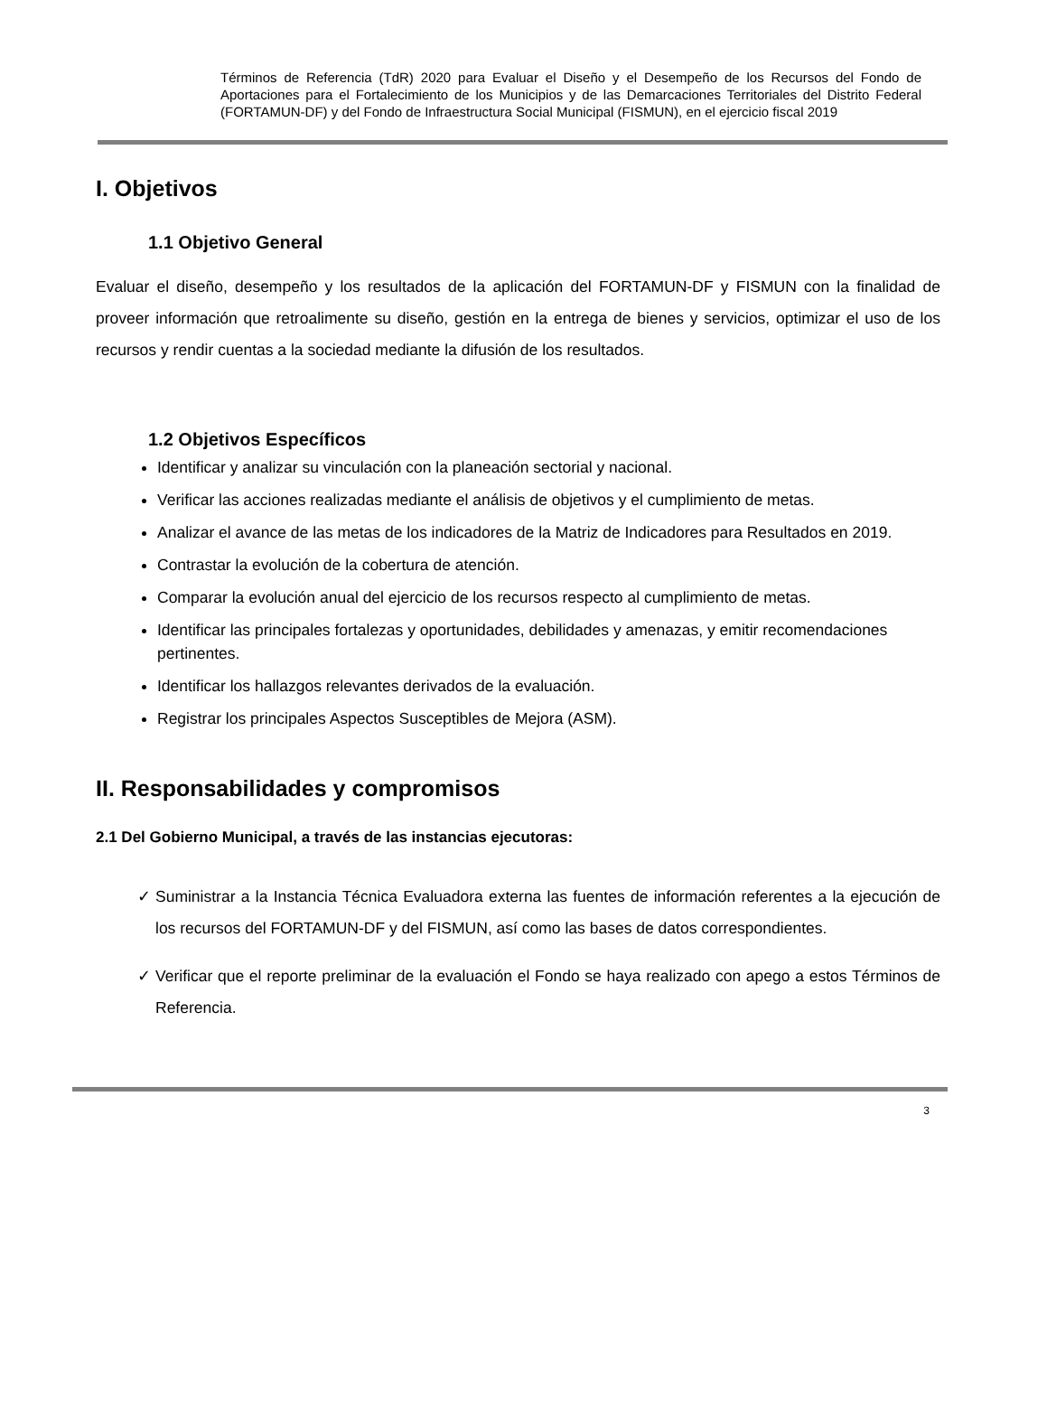Términos de Referencia (TdR) 2020 para Evaluar el Diseño y el Desempeño de los Recursos del Fondo de Aportaciones para el Fortalecimiento de los Municipios y de las Demarcaciones Territoriales del Distrito Federal (FORTAMUN-DF) y del Fondo de Infraestructura Social Municipal (FISMUN), en el ejercicio fiscal 2019
I. Objetivos
1.1 Objetivo General
Evaluar el diseño, desempeño y los resultados de la aplicación del FORTAMUN-DF y FISMUN con la finalidad de proveer información que retroalimente su diseño, gestión en la entrega de bienes y servicios, optimizar el uso de los recursos y rendir cuentas a la sociedad mediante la difusión de los resultados.
1.2 Objetivos Específicos
Identificar y analizar su vinculación con la planeación sectorial y nacional.
Verificar las acciones realizadas mediante el análisis de objetivos y el cumplimiento de metas.
Analizar el avance de las metas de los indicadores de la Matriz de Indicadores para Resultados en 2019.
Contrastar la evolución de la cobertura de atención.
Comparar la evolución anual del ejercicio de los recursos respecto al cumplimiento de metas.
Identificar las principales fortalezas y oportunidades, debilidades y amenazas, y emitir recomendaciones pertinentes.
Identificar los hallazgos relevantes derivados de la evaluación.
Registrar los principales Aspectos Susceptibles de Mejora (ASM).
II. Responsabilidades y compromisos
2.1 Del Gobierno Municipal, a través de las instancias ejecutoras:
✓ Suministrar a la Instancia Técnica Evaluadora externa las fuentes de información referentes a la ejecución de los recursos del FORTAMUN-DF y del FISMUN, así como las bases de datos correspondientes.
✓ Verificar que el reporte preliminar de la evaluación el Fondo se haya realizado con apego a estos Términos de Referencia.
3